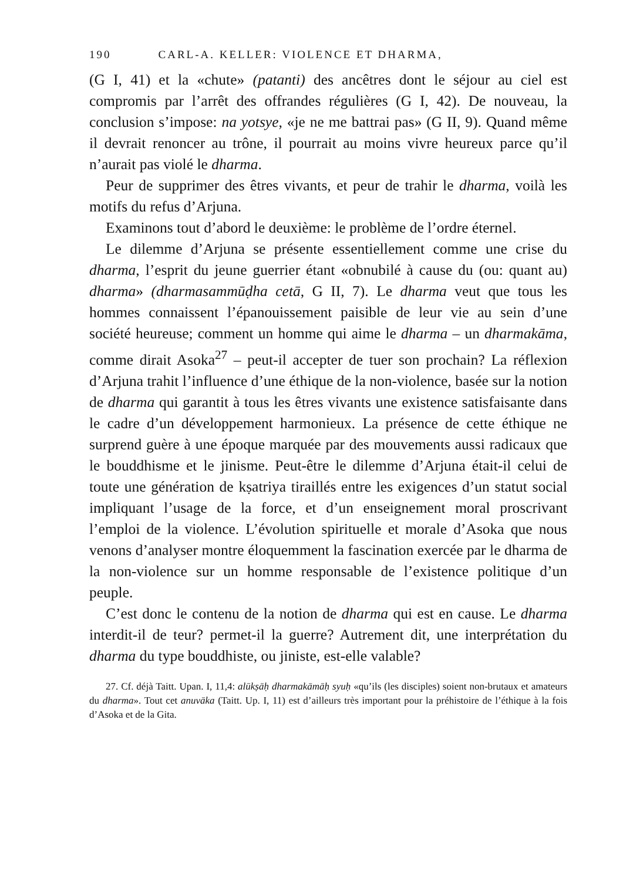190 CARL-A. KELLER: VIOLENCE ET DHARMA,
(G I, 41) et la «chute» (patanti) des ancêtres dont le séjour au ciel est compromis par l’arrêt des offrandes régulières (G I, 42). De nouveau, la conclusion s’impose: na yotsye, «je ne me battrai pas» (G II, 9). Quand même il devrait renoncer au trône, il pourrait au moins vivre heureux parce qu’il n’aurait pas violé le dharma.
Peur de supprimer des êtres vivants, et peur de trahir le dharma, voilà les motifs du refus d’Arjuna.
Examinons tout d’abord le deuxième: le problème de l’ordre éternel.
Le dilemme d’Arjuna se présente essentiellement comme une crise du dharma, l’esprit du jeune guerrier étant «obnubilé à cause du (ou: quant au) dharma» (dharmasammūḍha cetā, G II, 7). Le dharma veut que tous les hommes connaissent l’épanouissement paisible de leur vie au sein d’une société heureuse; comment un homme qui aime le dharma – un dharmakāma, comme dirait Asoka<sup>27</sup> – peut-il accepter de tuer son prochain? La réflexion d’Arjuna trahit l’influence d’une éthique de la non-violence, basée sur la notion de dharma qui garantit à tous les êtres vivants une existence satisfaisante dans le cadre d’un développement harmonieux. La présence de cette éthique ne surprend guère à une époque marquée par des mouvements aussi radicaux que le bouddhisme et le jinisme. Peut-être le dilemme d’Arjuna était-il celui de toute une génération de kṣatriya tiraillés entre les exigences d’un statut social impliquant l’usage de la force, et d’un enseignement moral proscrivant l’emploi de la violence. L’évolution spirituelle et morale d’Asoka que nous venons d’analyser montre éloquemment la fascination exercée par le dharma de la non-violence sur un homme responsable de l’existence politique d’un peuple.
C’est donc le contenu de la notion de dharma qui est en cause. Le dharma interdit-il de teur? permet-il la guerre? Autrement dit, une interprétation du dharma du type bouddhiste, ou jiniste, est-elle valable?
27. Cf. déjà Taitt. Upan. I, 11,4: alūkṣāḥ dharmakāmāḥ syuḥ «qu’ils (les disciples) soient non-brutaux et amateurs du dharma». Tout cet anuvāka (Taitt. Up. I, 11) est d’ailleurs très important pour la préhistoire de l’éthique à la fois d’Asoka et de la Gita.